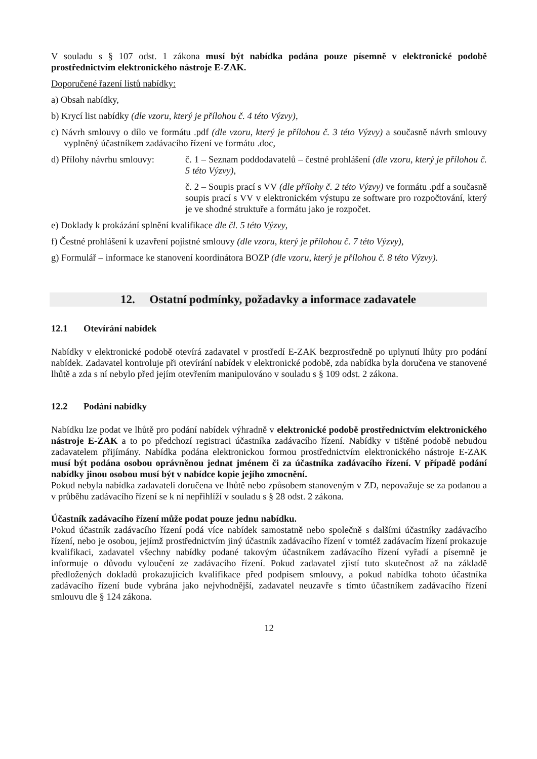V souladu s § 107 odst. 1 zákona musí být nabídka podána pouze písemně v elektronické podobě prostřednictvím elektronického nástroje E-ZAK.
Doporučené řazení listů nabídky:
a) Obsah nabídky,
b) Krycí list nabídky (dle vzoru, který je přílohou č. 4 této Výzvy),
c) Návrh smlouvy o dílo ve formátu .pdf (dle vzoru, který je přílohou č. 3 této Výzvy) a současně návrh smlouvy vyplněný účastníkem zadávacího řízení ve formátu .doc,
d) Přílohy návrhu smlouvy:
č. 1 – Seznam poddodavatelů – čestné prohlášení (dle vzoru, který je přílohou č. 5 této Výzvy),
č. 2 – Soupis prací s VV (dle přílohy č. 2 této Výzvy) ve formátu .pdf a současně soupis prací s VV v elektronickém výstupu ze software pro rozpočtování, který je ve shodné struktuře a formátu jako je rozpočet.
e) Doklady k prokázání splnění kvalifikace dle čl. 5 této Výzvy,
f) Čestné prohlášení k uzavření pojistné smlouvy (dle vzoru, který je přílohou č. 7 této Výzvy),
g) Formulář – informace ke stanovení koordinátora BOZP (dle vzoru, který je přílohou č. 8 této Výzvy).
12. Ostatní podmínky, požadavky a informace zadavatele
12.1 Otevírání nabídek
Nabídky v elektronické podobě otevírá zadavatel v prostředí E-ZAK bezprostředně po uplynutí lhůty pro podání nabídek. Zadavatel kontroluje při otevírání nabídek v elektronické podobě, zda nabídka byla doručena ve stanovené lhůtě a zda s ní nebylo před jejím otevřením manipulováno v souladu s § 109 odst. 2 zákona.
12.2 Podání nabídky
Nabídku lze podat ve lhůtě pro podání nabídek výhradně v elektronické podobě prostřednictvím elektronického nástroje E-ZAK a to po předchozí registraci účastníka zadávacího řízení. Nabídky v tištěné podobě nebudou zadavatelem přijímány. Nabídka podána elektronickou formou prostřednictvím elektronického nástroje E-ZAK musí být podána osobou oprávněnou jednat jménem či za účastníka zadávacího řízení. V případě podání nabídky jinou osobou musí být v nabídce kopie jejího zmocnění.
Pokud nebyla nabídka zadavateli doručena ve lhůtě nebo způsobem stanoveným v ZD, nepovažuje se za podanou a v průběhu zadávacího řízení se k ní nepřihlíží v souladu s § 28 odst. 2 zákona.
Účastník zadávacího řízení může podat pouze jednu nabídku.
Pokud účastník zadávacího řízení podá více nabídek samostatně nebo společně s dalšími účastníky zadávacího řízení, nebo je osobou, jejímž prostřednictvím jiný účastník zadávacího řízení v tomtéž zadávacím řízení prokazuje kvalifikaci, zadavatel všechny nabídky podané takovým účastníkem zadávacího řízení vyřadí a písemně je informuje o důvodu vyloučení ze zadávacího řízení. Pokud zadavatel zjistí tuto skutečnost až na základě předložených dokladů prokazujících kvalifikace před podpisem smlouvy, a pokud nabídka tohoto účastníka zadávacího řízení bude vybrána jako nejvhodnější, zadavatel neuzavře s tímto účastníkem zadávacího řízení smlouvu dle § 124 zákona.
12